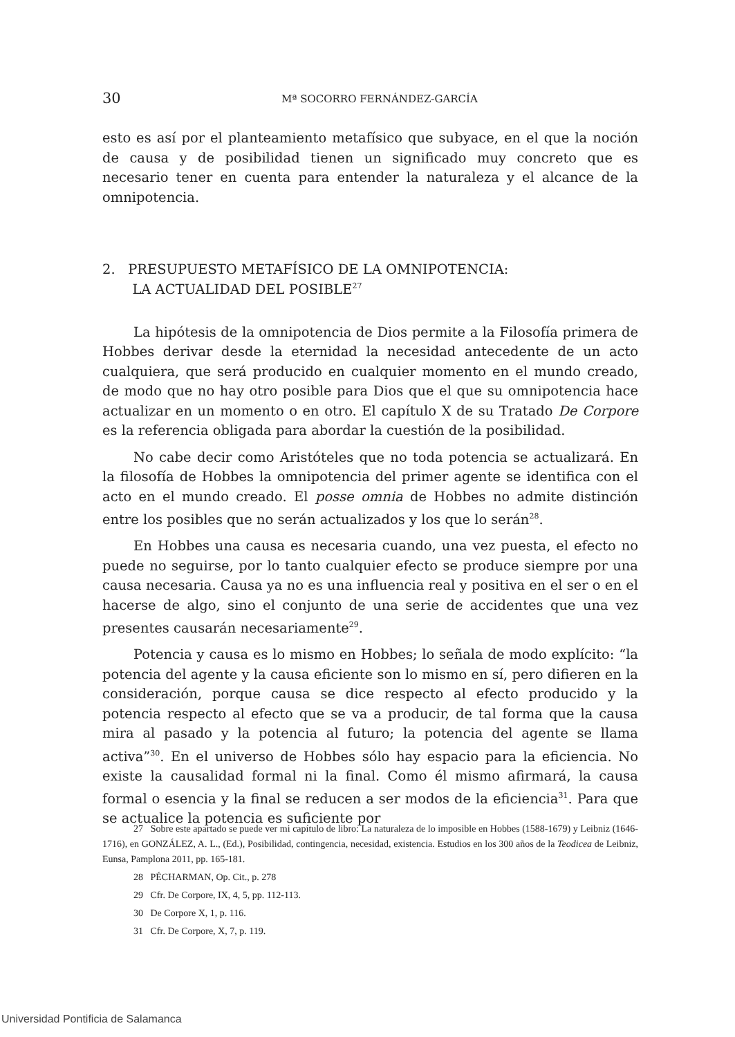30
Mª SOCORRO FERNÁNDEZ-GARCÍA
esto es así por el planteamiento metafísico que subyace, en el que la noción de causa y de posibilidad tienen un significado muy concreto que es necesario tener en cuenta para entender la naturaleza y el alcance de la omnipotencia.
2. PRESUPUESTO METAFÍSICO DE LA OMNIPOTENCIA:
LA ACTUALIDAD DEL POSIBLE<sup>27</sup>
La hipótesis de la omnipotencia de Dios permite a la Filosofía primera de Hobbes derivar desde la eternidad la necesidad antecedente de un acto cualquiera, que será producido en cualquier momento en el mundo creado, de modo que no hay otro posible para Dios que el que su omnipotencia hace actualizar en un momento o en otro. El capítulo X de su Tratado De Corpore es la referencia obligada para abordar la cuestión de la posibilidad.
No cabe decir como Aristóteles que no toda potencia se actualizará. En la filosofía de Hobbes la omnipotencia del primer agente se identifica con el acto en el mundo creado. El posse omnia de Hobbes no admite distinción entre los posibles que no serán actualizados y los que lo serán<sup>28</sup>.
En Hobbes una causa es necesaria cuando, una vez puesta, el efecto no puede no seguirse, por lo tanto cualquier efecto se produce siempre por una causa necesaria. Causa ya no es una influencia real y positiva en el ser o en el hacerse de algo, sino el conjunto de una serie de accidentes que una vez presentes causarán necesariamente<sup>29</sup>.
Potencia y causa es lo mismo en Hobbes; lo señala de modo explícito: “la potencia del agente y la causa eficiente son lo mismo en sí, pero difieren en la consideración, porque causa se dice respecto al efecto producido y la potencia respecto al efecto que se va a producir, de tal forma que la causa mira al pasado y la potencia al futuro; la potencia del agente se llama activa”<sup>30</sup>. En el universo de Hobbes sólo hay espacio para la eficiencia. No existe la causalidad formal ni la final. Como él mismo afirmará, la causa formal o esencia y la final se reducen a ser modos de la eficiencia<sup>31</sup>. Para que se actualice la potencia es suficiente por
27 Sobre este apartado se puede ver mi capítulo de libro: La naturaleza de lo imposible en Hobbes (1588-1679) y Leibniz (1646-1716), en GONZÁLEZ, A. L., (Ed.), Posibilidad, contingencia, necesidad, existencia. Estudios en los 300 años de la Teodicea de Leibniz, Eunsa, Pamplona 2011, pp. 165-181.
28 PÉCHARMAN, Op. Cit., p. 278
29 Cfr. De Corpore, IX, 4, 5, pp. 112-113.
30 De Corpore X, 1, p. 116.
31 Cfr. De Corpore, X, 7, p. 119.
Universidad Pontificia de Salamanca